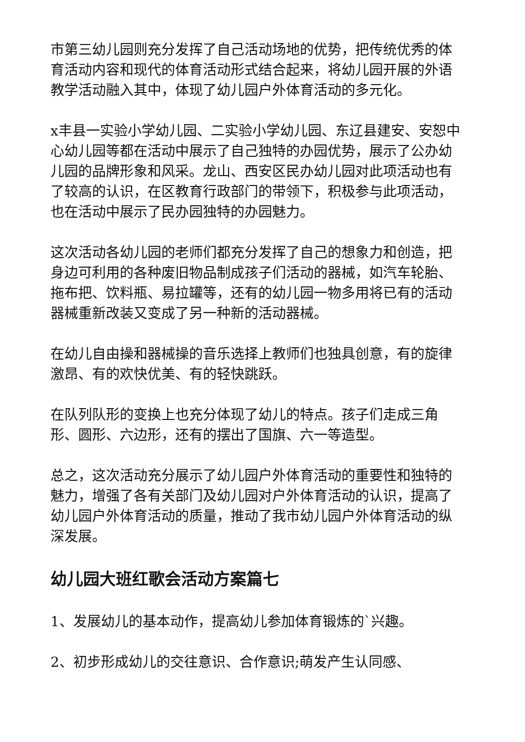市第三幼儿园则充分发挥了自己活动场地的优势，把传统优秀的体育活动内容和现代的体育活动形式结合起来，将幼儿园开展的外语教学活动融入其中，体现了幼儿园户外体育活动的多元化。
x丰县一实验小学幼儿园、二实验小学幼儿园、东辽县建安、安恕中心幼儿园等都在活动中展示了自己独特的办园优势，展示了公办幼儿园的品牌形象和风采。龙山、西安区民办幼儿园对此项活动也有了较高的认识，在区教育行政部门的带领下，积极参与此项活动，也在活动中展示了民办园独特的办园魅力。
这次活动各幼儿园的老师们都充分发挥了自己的想象力和创造，把身边可利用的各种废旧物品制成孩子们活动的器械，如汽车轮胎、拖布把、饮料瓶、易拉罐等，还有的幼儿园一物多用将已有的活动器械重新改装又变成了另一种新的活动器械。
在幼儿自由操和器械操的音乐选择上教师们也独具创意，有的旋律激昂、有的欢快优美、有的轻快跳跃。
在队列队形的变换上也充分体现了幼儿的特点。孩子们走成三角形、圆形、六边形，还有的摆出了国旗、六一等造型。
总之，这次活动充分展示了幼儿园户外体育活动的重要性和独特的魅力，增强了各有关部门及幼儿园对户外体育活动的认识，提高了幼儿园户外体育活动的质量，推动了我市幼儿园户外体育活动的纵深发展。
幼儿园大班红歌会活动方案篇七
1、发展幼儿的基本动作，提高幼儿参加体育锻炼的`兴趣。
2、初步形成幼儿的交往意识、合作意识;萌发产生认同感、